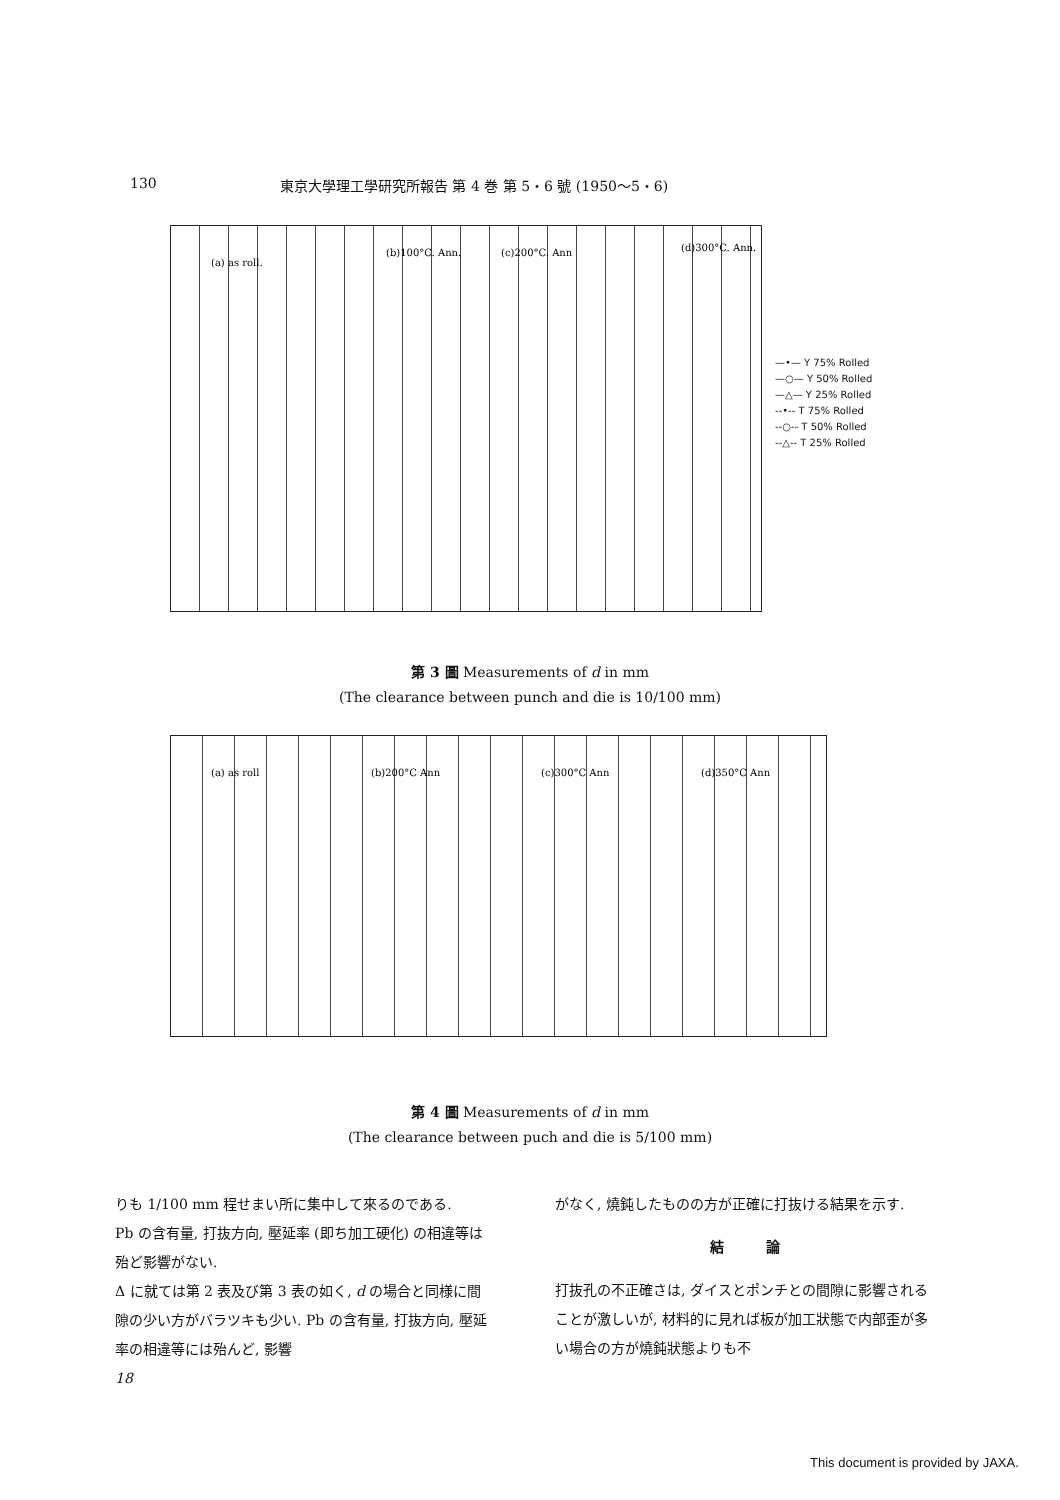130 東京大學理工學研究所報告 第 4 巻 第 5・6 號 (1950〜5・6)
(a) as roll.
(b)100°C. Ann.
(c)200°C. Ann
(d)300°C. Ann.
—•— Y 75% Rolled
—○— Y 50% Rolled
—△— Y 25% Rolled
--•-- T 75% Rolled
--○-- T 50% Rolled
--△-- T 25% Rolled
第 3 圖 Measurements of d in mm
(The clearance between punch and die is 10/100 mm)
(a) as roll
(b)200°C Ann
(c)300°C Ann
(d)350°C Ann
第 4 圖 Measurements of d in mm
(The clearance between puch and die is 5/100 mm)
りも 1/100 mm 程せまい所に集中して來るのである.
Pb の含有量, 打抜方向, 壓延率 (即ち加工硬化) の相違等は殆ど影響がない.
Δ に就ては第 2 表及び第 3 表の如く, d の場合と同様に間隙の少い方がバラツキも少い. Pb の含有量, 打抜方向, 壓延率の相違等には殆んど, 影響
18
がなく, 燒鈍したものの方が正確に打抜ける結果を示す.
結　　　論
打抜孔の不正確さは, ダイスとポンチとの間隙に影響されることが激しいが, 材料的に見れば板が加工狀態で内部歪が多い場合の方が燒鈍狀態よりも不
This document is provided by JAXA.